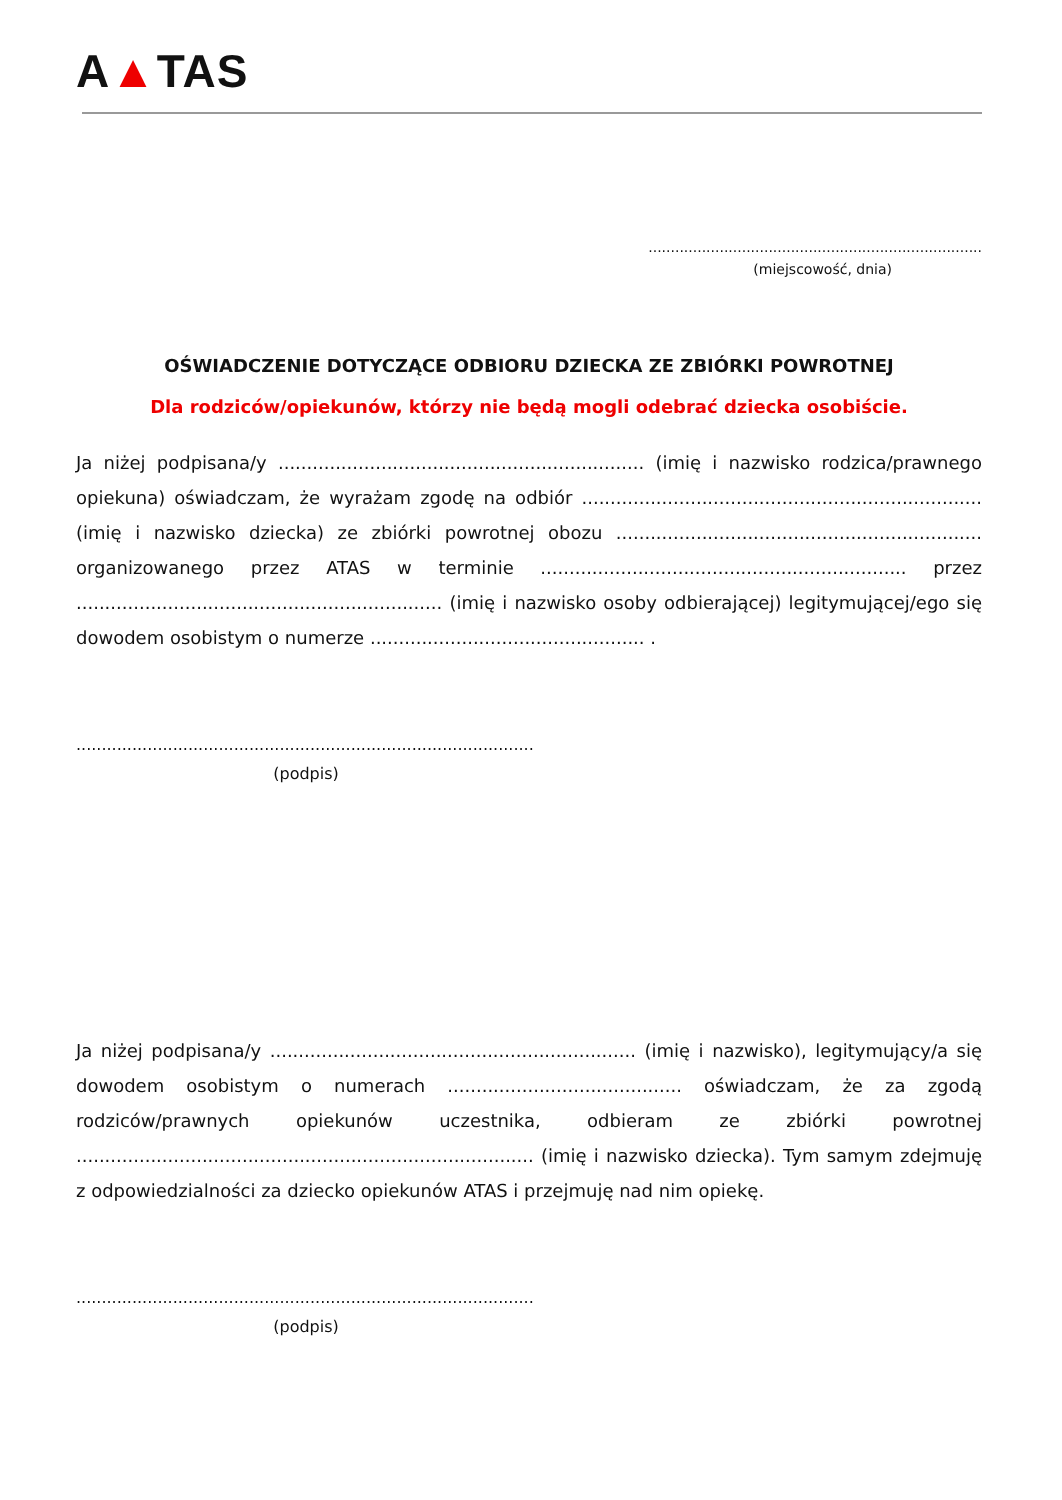A▲TAS
...........................................................................
(miejscowość, dnia)
OŚWIADCZENIE DOTYCZĄCE ODBIORU DZIECKA ZE ZBIÓRKI POWROTNEJ
Dla rodziców/opiekunów, którzy nie będą mogli odebrać dziecka osobiście.
Ja niżej podpisana/y ................................................................ (imię i nazwisko rodzica/prawnego opiekuna) oświadczam, że wyrażam zgodę na odbiór ...................................................................... (imię i nazwisko dziecka) ze zbiórki powrotnej obozu ................................................................ organizowanego przez ATAS w terminie ................................................................ przez ................................................................ (imię i nazwisko osoby odbierającej) legitymującej/ego się dowodem osobistym o numerze ................................................ .
..........................................................................................
(podpis)
Ja niżej podpisana/y ................................................................ (imię i nazwisko), legitymujący/a się dowodem osobistym o numerach ......................................... oświadczam, że za zgodą rodziców/prawnych opiekunów uczestnika, odbieram ze zbiórki powrotnej ................................................................................ (imię i nazwisko dziecka). Tym samym zdejmuję z odpowiedzialności za dziecko opiekunów ATAS i przejmuję nad nim opiekę.
..........................................................................................
(podpis)